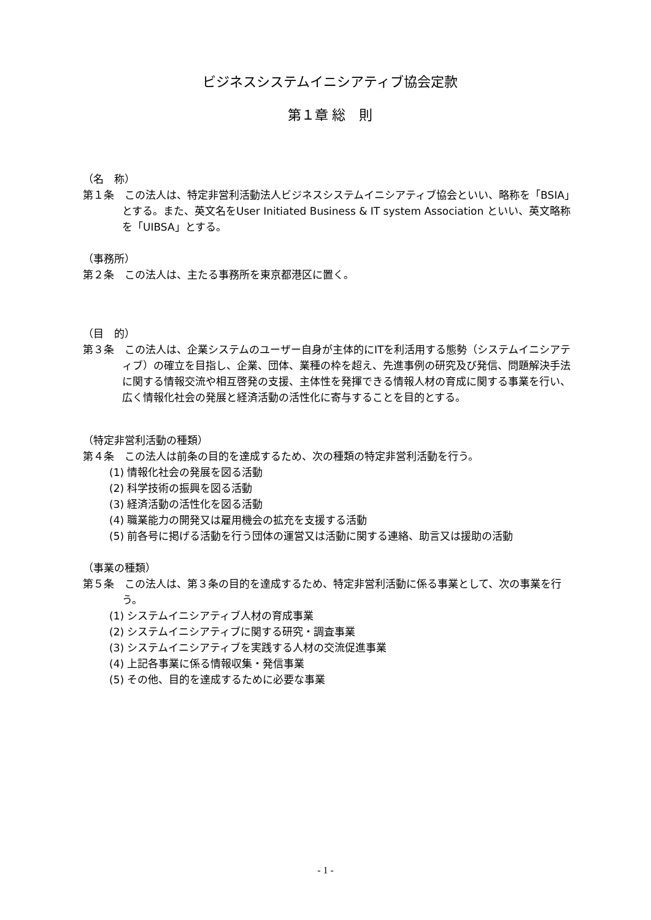ビジネスシステムイニシアティブ協会定款
第１章 総　則
（名　称）
第１条　この法人は、特定非営利活動法人ビジネスシステムイニシアティブ協会といい、略称を「BSIA」とする。また、英文名をUser Initiated Business & IT system Association といい、英文略称を「UIBSA」とする。
（事務所）
第２条　この法人は、主たる事務所を東京都港区に置く。
（目　的）
第３条　この法人は、企業システムのユーザー自身が主体的にITを利活用する態勢（システムイニシアティブ）の確立を目指し、企業、団体、業種の枠を超え、先進事例の研究及び発信、問題解決手法に関する情報交流や相互啓発の支援、主体性を発揮できる情報人材の育成に関する事業を行い、広く情報化社会の発展と経済活動の活性化に寄与することを目的とする。
（特定非営利活動の種類）
第４条　この法人は前条の目的を達成するため、次の種類の特定非営利活動を行う。
(1) 情報化社会の発展を図る活動
(2) 科学技術の振興を図る活動
(3) 経済活動の活性化を図る活動
(4) 職業能力の開発又は雇用機会の拡充を支援する活動
(5) 前各号に掲げる活動を行う団体の運営又は活動に関する連絡、助言又は援助の活動
（事業の種類）
第５条　この法人は、第３条の目的を達成するため、特定非営利活動に係る事業として、次の事業を行う。
(1) システムイニシアティブ人材の育成事業
(2) システムイニシアティブに関する研究・調査事業
(3) システムイニシアティブを実践する人材の交流促進事業
(4) 上記各事業に係る情報収集・発信事業
(5) その他、目的を達成するために必要な事業
- 1 -